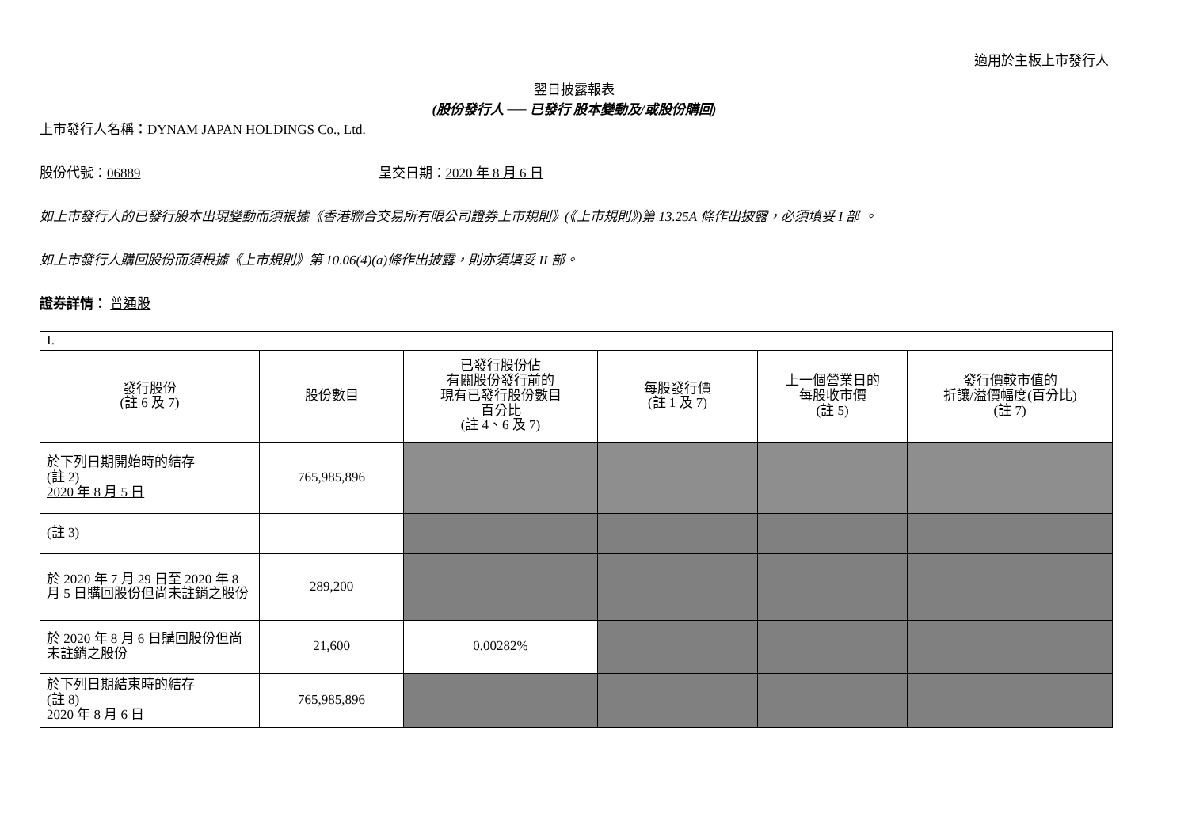適用於主板上市發行人
翌日披露報表
(股份發行人 ── 已發行 股本變動及/或股份購回)
上市發行人名稱：DYNAM JAPAN HOLDINGS Co., Ltd.
股份代號：06889 呈交日期：2020 年 8 月 6 日
如上市發行人的已發行股本出現變動而須根據《香港聯合交易所有限公司證券上市規則》(《上市規則》)第 13.25A 條作出披露，必須填妥 I 部 。
如上市發行人購回股份而須根據《上市規則》第 10.06(4)(a)條作出披露，則亦須填妥 II 部。
證券詳情： 普通股
| I. | | | | | |
| 發行股份 (註 6 及 7) | 股份數目 | 已發行股份佔 有關股份發行前的 現有已發行股份數目 百分比 (註 4、6 及 7) | 每股發行價 (註 1 及 7) | 上一個營業日的 每股收市價 (註 5) | 發行價較市值的 折讓/溢價幅度(百分比) (註 7) |
| 於下列日期開始時的結存 (註 2) 2020 年 8 月 5 日 | 765,985,896 | | | | |
| (註 3) | | | | | |
| 於 2020 年 7 月 29 日至 2020 年 8 月 5 日購回股份但尚未註銷之股份 | 289,200 | | | | |
| 於 2020 年 8 月 6 日購回股份但尚未註銷之股份 | 21,600 | 0.00282% | | | |
| 於下列日期結束時的結存 (註 8) 2020 年 8 月 6 日 | 765,985,896 | | | | |